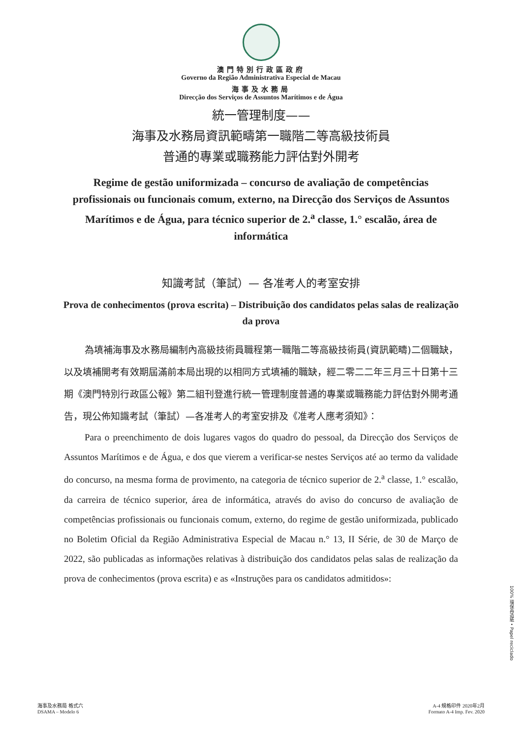澳門特別行政區政府
Governo da Região Administrativa Especial de Macau
海事及水務局
Direcção dos Serviços de Assuntos Marítimos e de Água
統一管理制度——
海事及水務局資訊範疇第一職階二等高級技術員
普通的專業或職務能力評估對外開考
Regime de gestão uniformizada – concurso de avaliação de competências profissionais ou funcionais comum, externo, na Direcção dos Serviços de Assuntos Marítimos e de Água, para técnico superior de 2.<sup>a</sup> classe, 1.° escalão, área de informática
知識考試（筆試）— 各准考人的考室安排
Prova de conhecimentos (prova escrita) – Distribuição dos candidatos pelas salas de realização da prova
為填補海事及水務局編制內高級技術員職程第一職階二等高級技術員(資訊範疇)二個職缺，以及填補開考有效期屆滿前本局出現的以相同方式填補的職缺，經二零二二年三月三十日第十三期《澳門特別行政區公報》第二組刊登進行統一管理制度普通的專業或職務能力評估對外開考通告，現公佈知識考試（筆試）—各准考人的考室安排及《准考人應考須知》：
Para o preenchimento de dois lugares vagos do quadro do pessoal, da Direcção dos Serviços de Assuntos Marítimos e de Água, e dos que vierem a verificar-se nestes Serviços até ao termo da validade do concurso, na mesma forma de provimento, na categoria de técnico superior de 2.<sup>a</sup> classe, 1.° escalão, da carreira de técnico superior, área de informática, através do aviso do concurso de avaliação de competências profissionais ou funcionais comum, externo, do regime de gestão uniformizada, publicado no Boletim Oficial da Região Administrativa Especial de Macau n.° 13, II Série, de 30 de Março de 2022, são publicadas as informações relativas à distribuição dos candidatos pelas salas de realização da prova de conhecimentos (prova escrita) e as «Instruções para os candidatos admitidos»:
100% 環保再造紙 • Papel reciclado
海事及水務局 格式六
DSAMA – Modelo 6
A-4 規格印件 2020年2月
Formato A-4 Imp. Fev. 2020